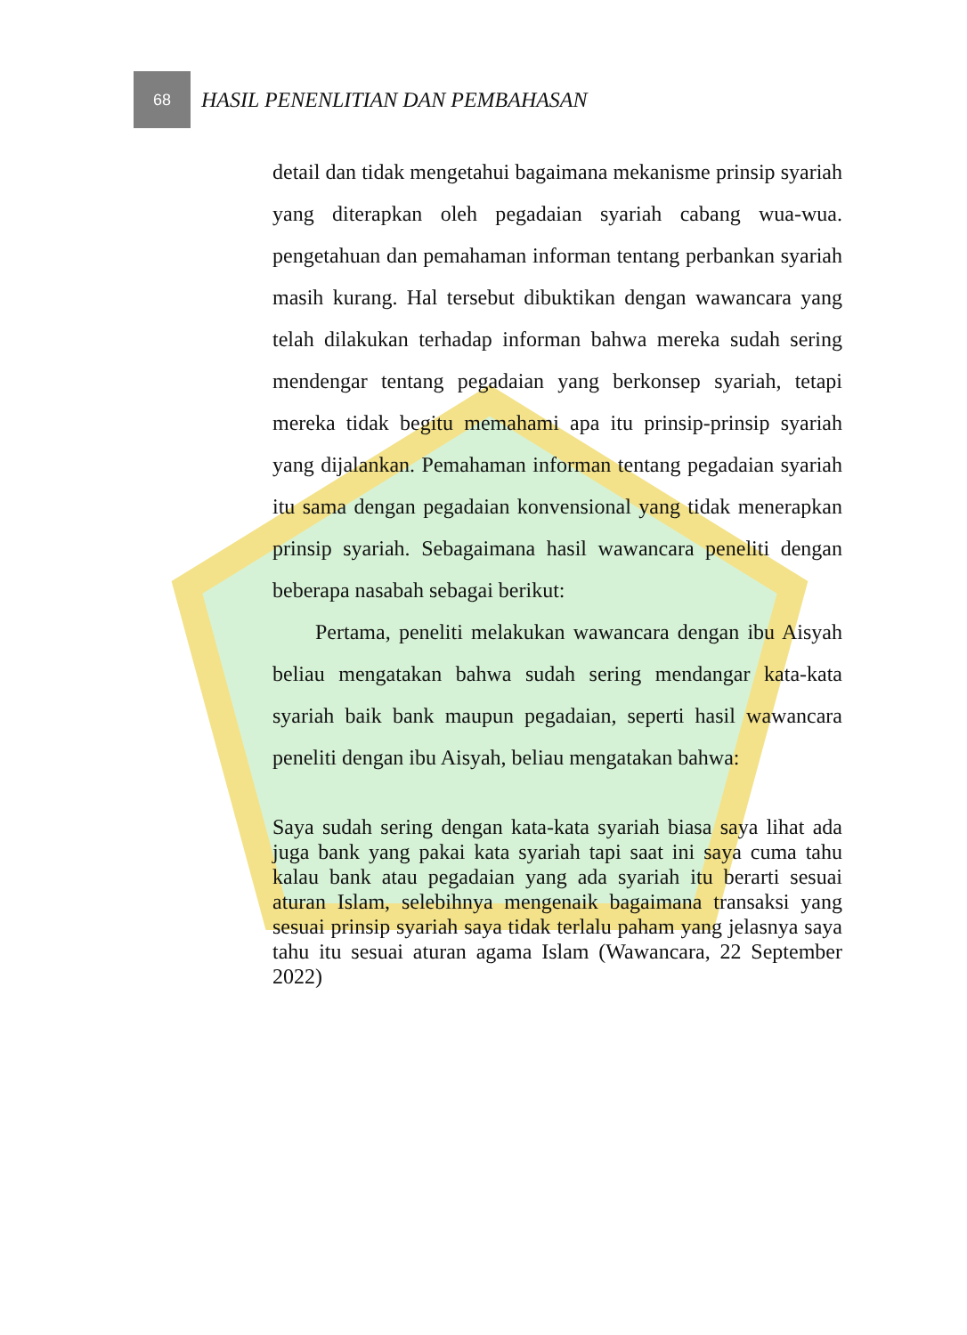68
HASIL PENENLITIAN DAN PEMBAHASAN
detail dan tidak mengetahui bagaimana mekanisme prinsip syariah yang diterapkan oleh pegadaian syariah cabang wua-wua. pengetahuan dan pemahaman informan tentang perbankan syariah masih kurang. Hal tersebut dibuktikan dengan wawancara yang telah dilakukan terhadap informan bahwa mereka sudah sering mendengar tentang pegadaian yang berkonsep syariah, tetapi mereka tidak begitu memahami apa itu prinsip-prinsip syariah yang dijalankan. Pemahaman informan tentang pegadaian syariah itu sama dengan pegadaian konvensional yang tidak menerapkan prinsip syariah. Sebagaimana hasil wawancara peneliti dengan beberapa nasabah sebagai berikut:
Pertama, peneliti melakukan wawancara dengan ibu Aisyah beliau mengatakan bahwa sudah sering mendangar kata-kata syariah baik bank maupun pegadaian, seperti hasil wawancara peneliti dengan ibu Aisyah, beliau mengatakan bahwa:
Saya sudah sering dengan kata-kata syariah biasa saya lihat ada juga bank yang pakai kata syariah tapi saat ini saya cuma tahu kalau bank atau pegadaian yang ada syariah itu berarti sesuai aturan Islam, selebihnya mengenaik bagaimana transaksi yang sesuai prinsip syariah saya tidak terlalu paham yang jelasnya saya tahu itu sesuai aturan agama Islam (Wawancara, 22 September 2022)